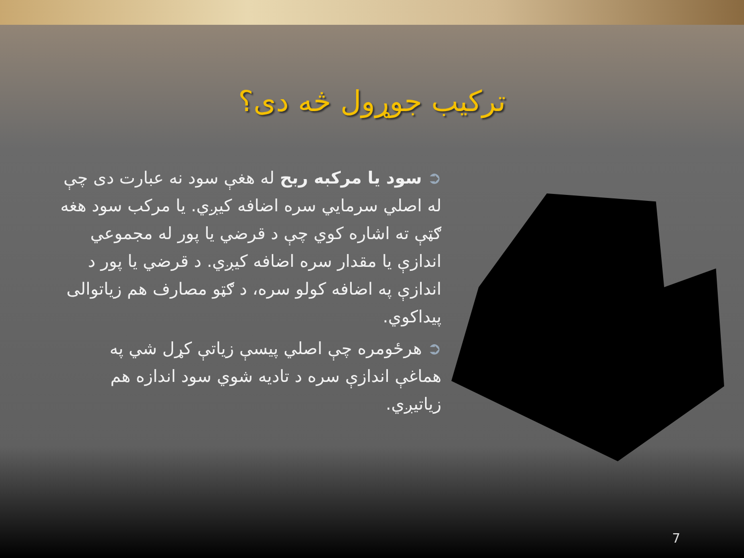ترکيب جوړول څه دی؟
➲ سود یا مرکبه ربح له هغې سود نه عبارت دی چې له اصلي سرمايي سره اضافه کيږي. يا مرکب سود هغه ګټې ته اشاره کوي چې د قرضي يا پور له مجموعي اندازې يا مقدار سره اضافه کيږي. د قرضي يا پور د اندازې په اضافه کولو سره، د ګټو مصارف هم زياتوالی پيداکوي.
➲ هرځومره چې اصلي پيسې زياتې کړل شي په هماغې اندازې سره د تاديه شوي سود اندازه هم زياتيږي.
7